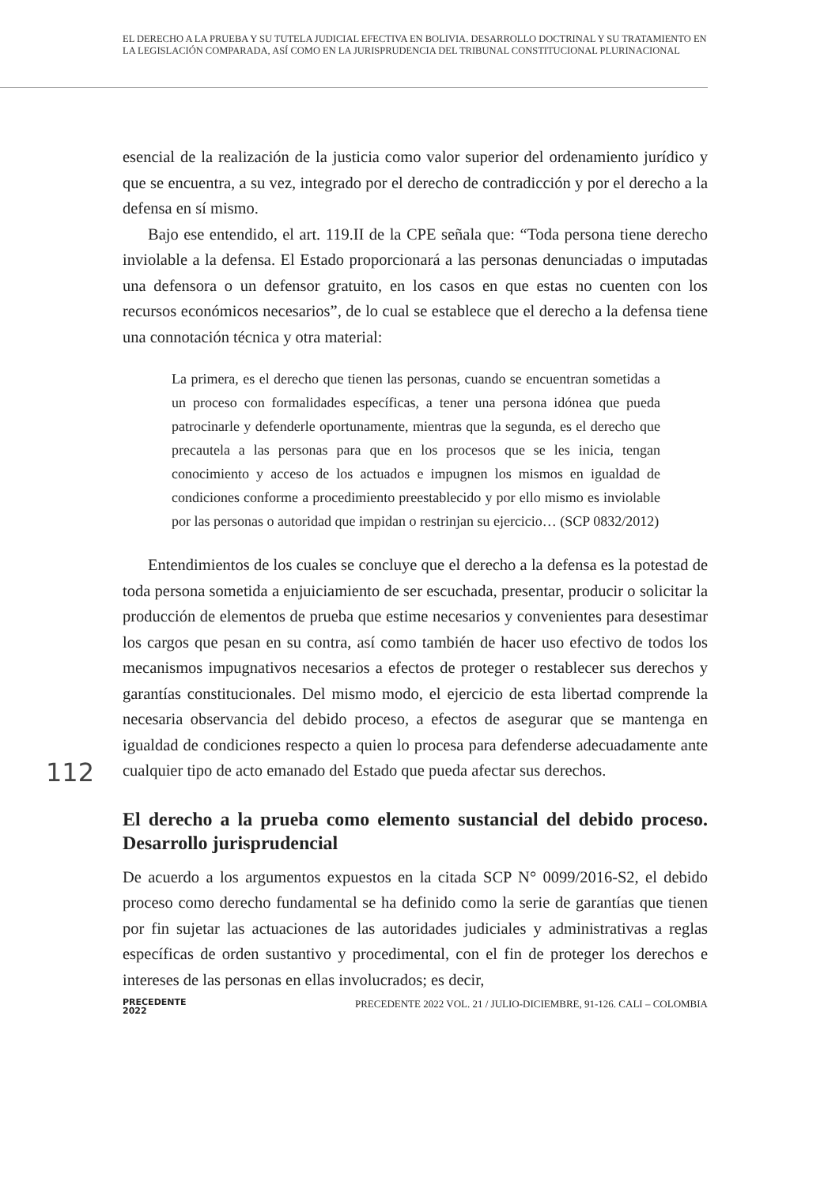EL DERECHO A LA PRUEBA Y SU TUTELA JUDICIAL EFECTIVA EN BOLIVIA. DESARROLLO DOCTRINAL Y SU TRATAMIENTO EN LA LEGISLACIÓN COMPARADA, ASÍ COMO EN LA JURISPRUDENCIA DEL TRIBUNAL CONSTITUCIONAL PLURINACIONAL
esencial de la realización de la justicia como valor superior del ordenamiento jurídico y que se encuentra, a su vez, integrado por el derecho de contradicción y por el derecho a la defensa en sí mismo.
Bajo ese entendido, el art. 119.II de la CPE señala que: “Toda persona tiene derecho inviolable a la defensa. El Estado proporcionará a las personas denunciadas o imputadas una defensora o un defensor gratuito, en los casos en que estas no cuenten con los recursos económicos necesarios”, de lo cual se establece que el derecho a la defensa tiene una connotación técnica y otra material:
La primera, es el derecho que tienen las personas, cuando se encuentran sometidas a un proceso con formalidades específicas, a tener una persona idónea que pueda patrocinarle y defenderle oportunamente, mientras que la segunda, es el derecho que precautela a las personas para que en los procesos que se les inicia, tengan conocimiento y acceso de los actuados e impugnen los mismos en igualdad de condiciones conforme a procedimiento preestablecido y por ello mismo es inviolable por las personas o autoridad que impidan o restrinjan su ejercicio… (SCP 0832/2012)
Entendimientos de los cuales se concluye que el derecho a la defensa es la potestad de toda persona sometida a enjuiciamiento de ser escuchada, presentar, producir o solicitar la producción de elementos de prueba que estime necesarios y convenientes para desestimar los cargos que pesan en su contra, así como también de hacer uso efectivo de todos los mecanismos impugnativos necesarios a efectos de proteger o restablecer sus derechos y garantías constitucionales. Del mismo modo, el ejercicio de esta libertad comprende la necesaria observancia del debido proceso, a efectos de asegurar que se mantenga en igualdad de condiciones respecto a quien lo procesa para defenderse adecuadamente ante cualquier tipo de acto emanado del Estado que pueda afectar sus derechos.
El derecho a la prueba como elemento sustancial del debido proceso. Desarrollo jurisprudencial
De acuerdo a los argumentos expuestos en la citada SCP N° 0099/2016-S2, el debido proceso como derecho fundamental se ha definido como la serie de garantías que tienen por fin sujetar las actuaciones de las autoridades judiciales y administrativas a reglas específicas de orden sustantivo y procedimental, con el fin de proteger los derechos e intereses de las personas en ellas involucrados; es decir,
112
PRECEDENTE
2022
PRECEDENTE 2022 VOL. 21 / JULIO-DICIEMBRE, 91-126. CALI – COLOMBIA